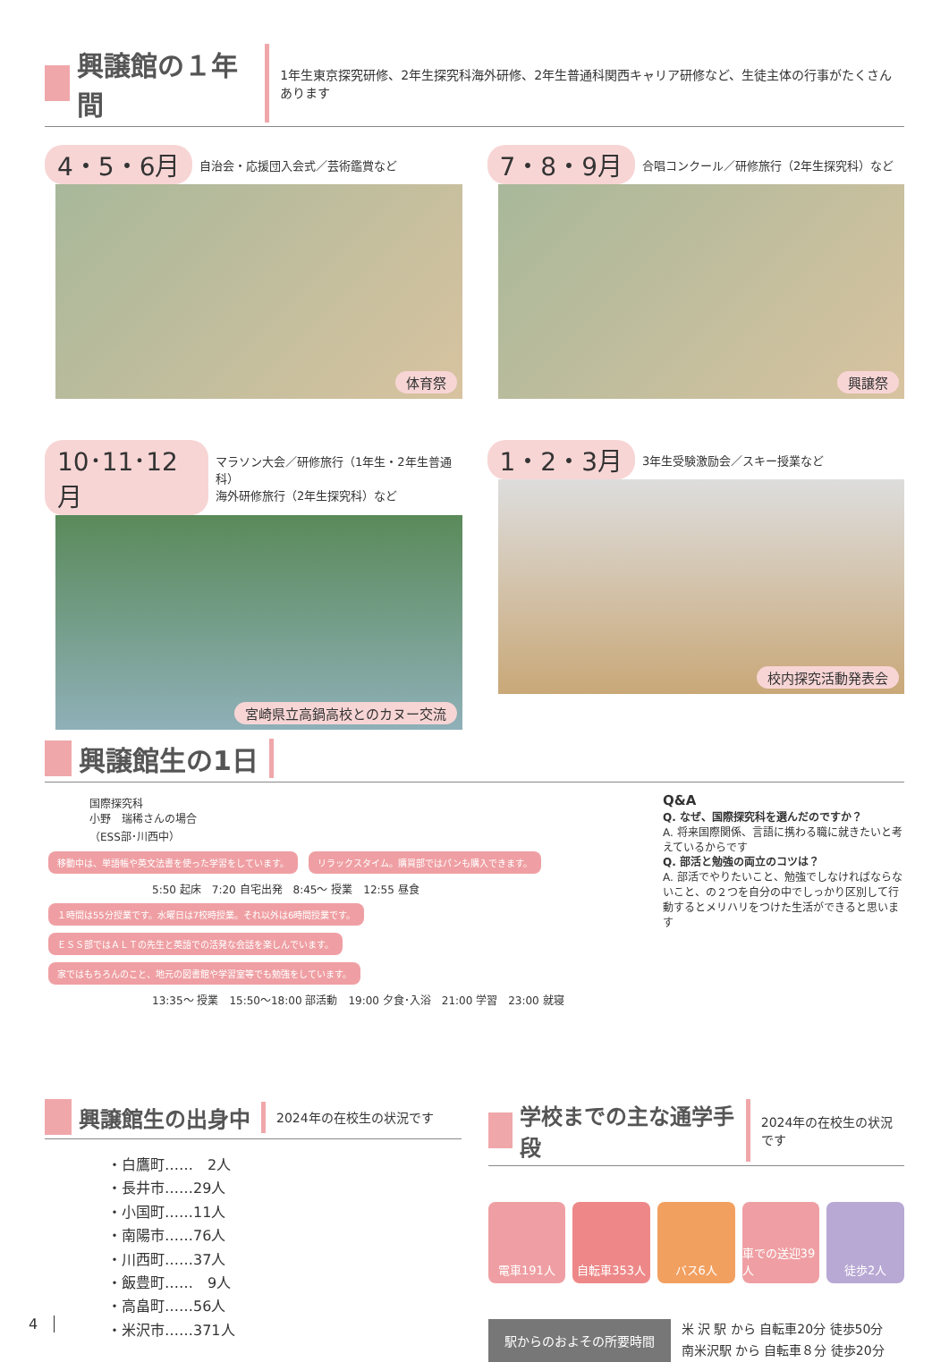興譲館の１年間
1年生東京探究研修、2年生探究科海外研修、2年生普通科関西キャリア研修など、生徒主体の行事がたくさんあります
4・5・6月 自治会・応援団入会式／芸術鑑賞など
体育祭
7・8・9月 合唱コンクール／研修旅行（2年生探究科）など
興譲祭
10･11･12月 マラソン大会／研修旅行（1年生・2年生普通科）
海外研修旅行（2年生探究科）など
宮崎県立高鍋高校とのカヌー交流
1・2・3月 3年生受験激励会／スキー授業など
校内探究活動発表会
興譲館生の1日
国際探究科
小野　瑞稀さんの場合
（ESS部･川西中）
移動中は、単語帳や英文法書を使った学習をしています。 リラックスタイム。購買部ではパンも購入できます。
5:50 起床　7:20 自宅出発　8:45〜 授業　12:55 昼食
１時間は55分授業です。水曜日は7校時授業。それ以外は6時間授業です。 ＥＳＳ部ではＡＬＴの先生と英語での活発な会話を楽しんでいます。 家ではもちろんのこと、地元の図書館や学習室等でも勉強をしています。
13:35〜 授業　15:50〜18:00 部活動　19:00 夕食･入浴　21:00 学習　23:00 就寝
Q&A
Q. なぜ、国際探究科を選んだのですか？
A. 将来国際関係、言語に携わる職に就きたいと考えているからです
Q. 部活と勉強の両立のコツは？
A. 部活でやりたいこと、勉強でしなければならないこと、の２つを自分の中でしっかり区別して行動するとメリハリをつけた生活ができると思います
興譲館生の出身中
2024年の在校生の状況です
・白鷹町……　2人
・長井市……29人
・小国町……11人
・南陽市……76人
・川西町……37人
・飯豊町……　9人
・高畠町……56人
・米沢市……371人
学校までの主な通学手段
2024年の在校生の状況です
電車191人 自転車353人 バス6人 車での送迎39人 徒歩2人
駅からのおよその所要時間
米 沢 駅 から 自転車20分 徒歩50分
南米沢駅 から 自転車８分 徒歩20分
4